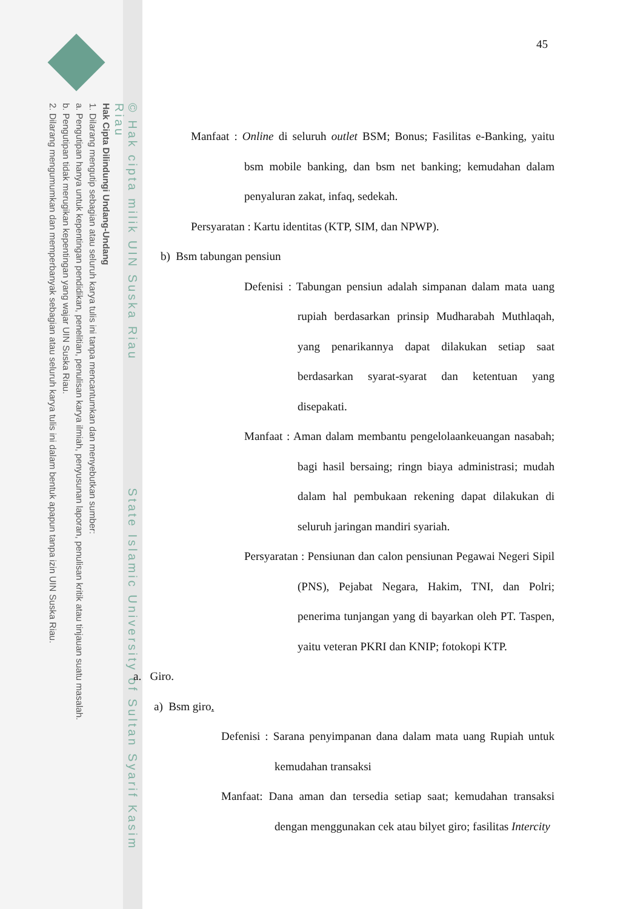© Hak cipta milik UIN Suska Riau State Islamic University of Sultan Syarif Kasim Riau
Hak Cipta Dilindungi Undang-Undang
1. Dilarang mengutip sebagian atau seluruh karya tulis ini tanpa mencantumkan dan menyebutkan sumber:
a. Pengutipan hanya untuk kepentingan pendidikan, penelitian, penulisan karya ilmiah, penyusunan laporan, penulisan kritik atau tinjauan suatu masalah.
b. Pengutipan tidak merugikan kepentingan yang wajar UIN Suska Riau.
2. Dilarang mengumumkan dan memperbanyak sebagian atau seluruh karya tulis ini dalam bentuk apapun tanpa izin UIN Suska Riau.
45
Manfaat : Online di seluruh outlet BSM; Bonus; Fasilitas e-Banking, yaitu bsm mobile banking, dan bsm net banking; kemudahan dalam penyaluran zakat, infaq, sedekah.
Persyaratan : Kartu identitas (KTP, SIM, dan NPWP).
b) Bsm tabungan pensiun
Defenisi : Tabungan pensiun adalah simpanan dalam mata uang rupiah berdasarkan prinsip Mudharabah Muthlaqah, yang penarikannya dapat dilakukan setiap saat berdasarkan syarat-syarat dan ketentuan yang disepakati.
Manfaat : Aman dalam membantu pengelolaankeuangan nasabah; bagi hasil bersaing; ringn biaya administrasi; mudah dalam hal pembukaan rekening dapat dilakukan di seluruh jaringan mandiri syariah.
Persyaratan : Pensiunan dan calon pensiunan Pegawai Negeri Sipil (PNS), Pejabat Negara, Hakim, TNI, dan Polri; penerima tunjangan yang di bayarkan oleh PT. Taspen, yaitu veteran PKRI dan KNIP; fotokopi KTP.
a. Giro.
a) Bsm giro.
Defenisi : Sarana penyimpanan dana dalam mata uang Rupiah untuk kemudahan transaksi
Manfaat: Dana aman dan tersedia setiap saat; kemudahan transaksi dengan menggunakan cek atau bilyet giro; fasilitas Intercity